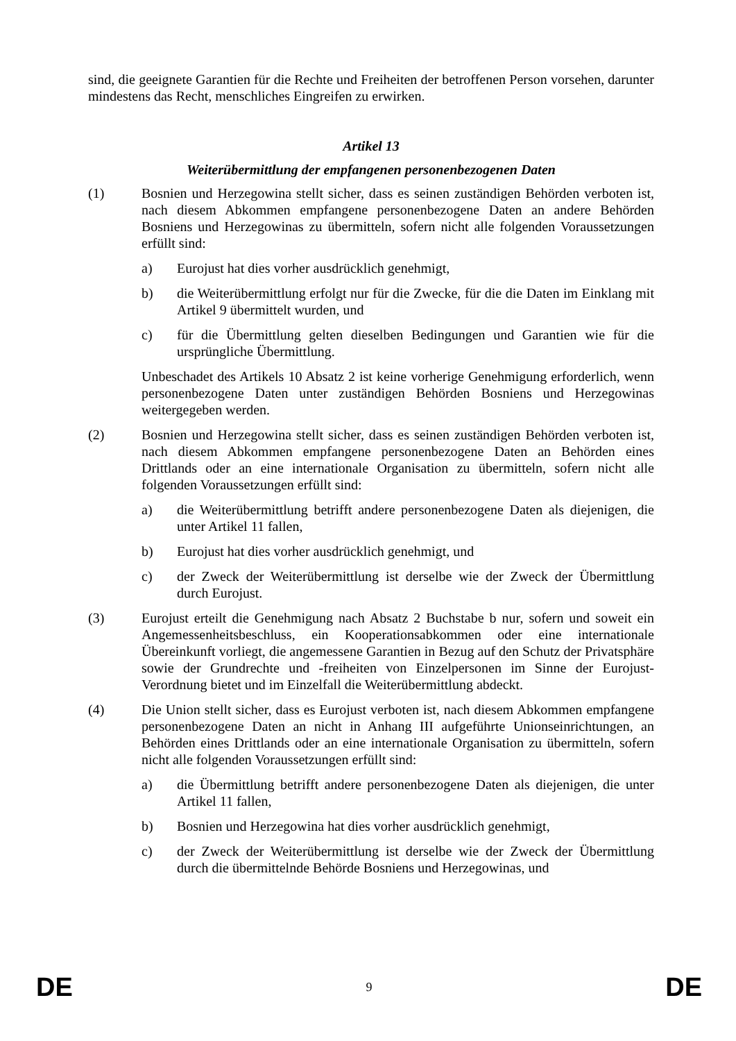sind, die geeignete Garantien für die Rechte und Freiheiten der betroffenen Person vorsehen, darunter mindestens das Recht, menschliches Eingreifen zu erwirken.
Artikel 13
Weiterübermittlung der empfangenen personenbezogenen Daten
(1) Bosnien und Herzegowina stellt sicher, dass es seinen zuständigen Behörden verboten ist, nach diesem Abkommen empfangene personenbezogene Daten an andere Behörden Bosniens und Herzegowinas zu übermitteln, sofern nicht alle folgenden Voraussetzungen erfüllt sind:
a) Eurojust hat dies vorher ausdrücklich genehmigt,
b) die Weiterübermittlung erfolgt nur für die Zwecke, für die die Daten im Einklang mit Artikel 9 übermittelt wurden, und
c) für die Übermittlung gelten dieselben Bedingungen und Garantien wie für die ursprüngliche Übermittlung.
Unbeschadet des Artikels 10 Absatz 2 ist keine vorherige Genehmigung erforderlich, wenn personenbezogene Daten unter zuständigen Behörden Bosniens und Herzegowinas weitergegeben werden.
(2) Bosnien und Herzegowina stellt sicher, dass es seinen zuständigen Behörden verboten ist, nach diesem Abkommen empfangene personenbezogene Daten an Behörden eines Drittlands oder an eine internationale Organisation zu übermitteln, sofern nicht alle folgenden Voraussetzungen erfüllt sind:
a) die Weiterübermittlung betrifft andere personenbezogene Daten als diejenigen, die unter Artikel 11 fallen,
b) Eurojust hat dies vorher ausdrücklich genehmigt, und
c) der Zweck der Weiterübermittlung ist derselbe wie der Zweck der Übermittlung durch Eurojust.
(3) Eurojust erteilt die Genehmigung nach Absatz 2 Buchstabe b nur, sofern und soweit ein Angemessenheitsbeschluss, ein Kooperationsabkommen oder eine internationale Übereinkunft vorliegt, die angemessene Garantien in Bezug auf den Schutz der Privatsphäre sowie der Grundrechte und -freiheiten von Einzelpersonen im Sinne der Eurojust-Verordnung bietet und im Einzelfall die Weiterübermittlung abdeckt.
(4) Die Union stellt sicher, dass es Eurojust verboten ist, nach diesem Abkommen empfangene personenbezogene Daten an nicht in Anhang III aufgeführte Unionseinrichtungen, an Behörden eines Drittlands oder an eine internationale Organisation zu übermitteln, sofern nicht alle folgenden Voraussetzungen erfüllt sind:
a) die Übermittlung betrifft andere personenbezogene Daten als diejenigen, die unter Artikel 11 fallen,
b) Bosnien und Herzegowina hat dies vorher ausdrücklich genehmigt,
c) der Zweck der Weiterübermittlung ist derselbe wie der Zweck der Übermittlung durch die übermittelnde Behörde Bosniens und Herzegowinas, und
DE 9 DE